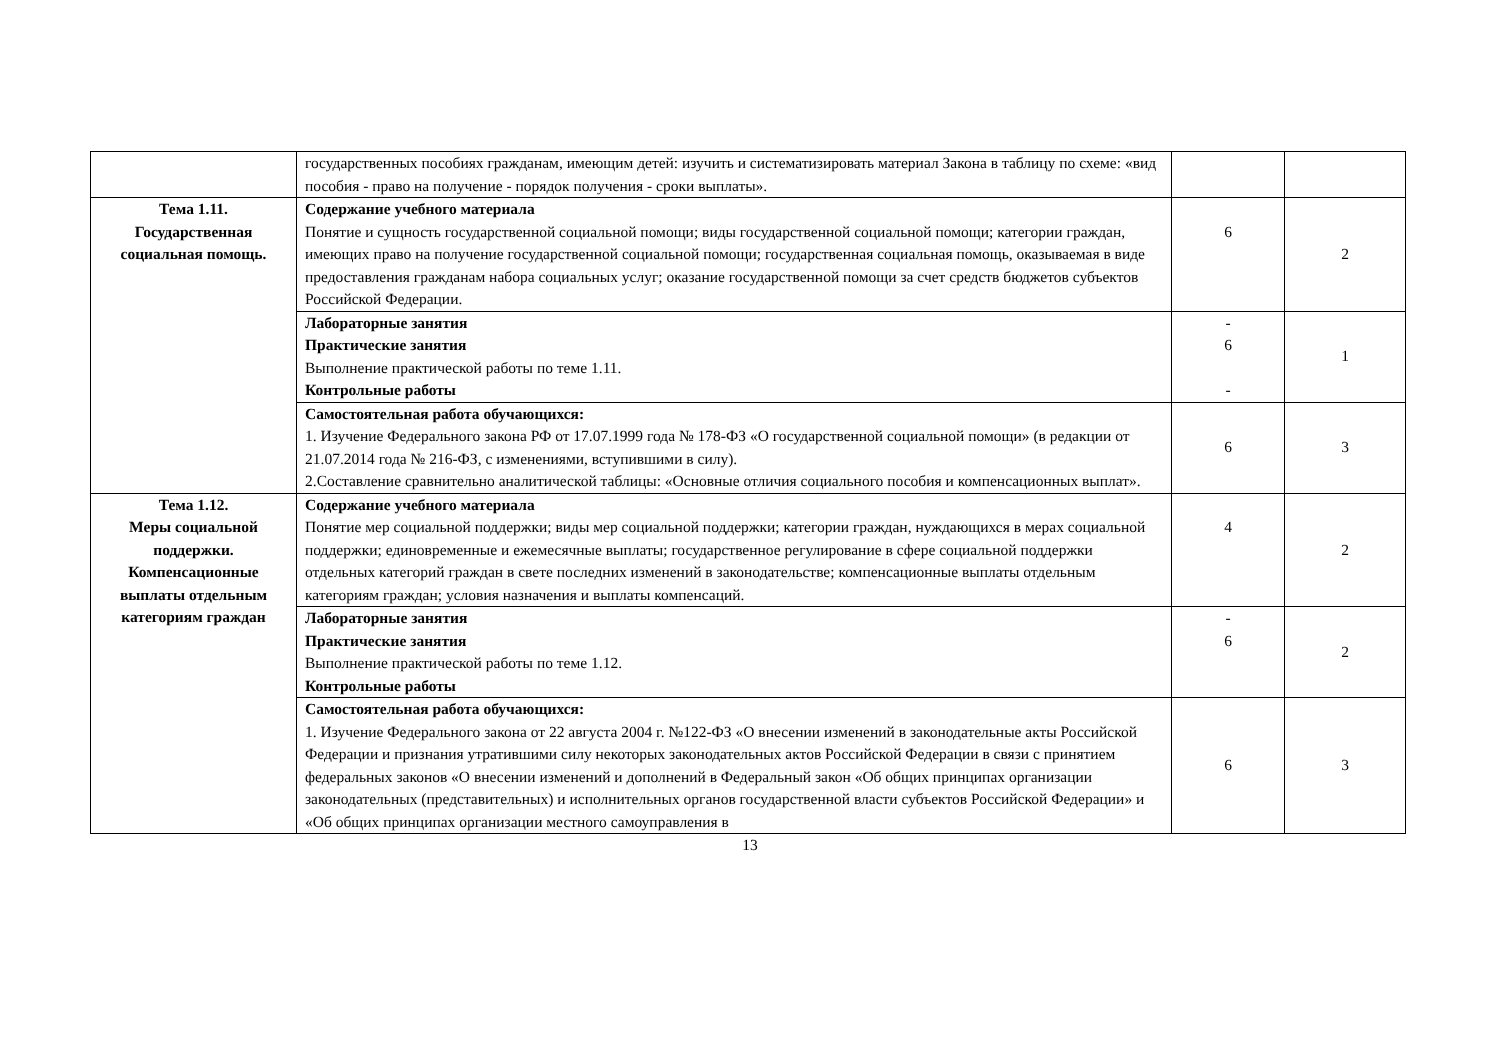| | государственных пособиях гражданам, имеющим детей: изучить и систематизировать материал Закона в таблицу по схеме: «вид пособия - право на получение - порядок получения - сроки выплаты». | | |
| Тема 1.11. Государственная социальная помощь. | Содержание учебного материала Понятие и сущность государственной социальной помощи; виды государственной социальной помощи; категории граждан, имеющих право на получение государственной социальной помощи; государственная социальная помощь, оказываемая в виде предоставления гражданам набора социальных услуг; оказание государственной помощи за счет средств бюджетов субъектов Российской Федерации. | 6 | 2 |
| | Лабораторные занятия Практические занятия Выполнение практической работы по теме 1.11. Контрольные работы | - 6 - | 1 |
| | Самостоятельная работа обучающихся: 1. Изучение Федерального закона РФ от 17.07.1999 года № 178-ФЗ «О государственной социальной помощи» (в редакции от 21.07.2014 года № 216-ФЗ, с изменениями, вступившими в силу). 2.Составление сравнительно аналитической таблицы: «Основные отличия социального пособия и компенсационных выплат». | 6 | 3 |
| Тема 1.12. Меры социальной поддержки. Компенсационные выплаты отдельным категориям граждан | Содержание учебного материала Понятие мер социальной поддержки; виды мер социальной поддержки; категории граждан, нуждающихся в мерах социальной поддержки; единовременные и ежемесячные выплаты; государственное регулирование в сфере социальной поддержки отдельных категорий граждан в свете последних изменений в законодательстве; компенсационные выплаты отдельным категориям граждан; условия назначения и выплаты компенсаций. | 4 | 2 |
| | Лабораторные занятия Практические занятия Выполнение практической работы по теме 1.12. Контрольные работы | - 6 | 2 |
| | Самостоятельная работа обучающихся: 1. Изучение Федерального закона от 22 августа 2004 г. №122-ФЗ «О внесении изменений в законодательные акты Российской Федерации и признания утратившими силу некоторых законодательных актов Российской Федерации в связи с принятием федеральных законов «О внесении изменений и дополнений в Федеральный закон «Об общих принципах организации законодательных (представительных) и исполнительных органов государственной власти субъектов Российской Федерации» и «Об общих принципах организации местного самоуправления в | 6 | 3 |
13